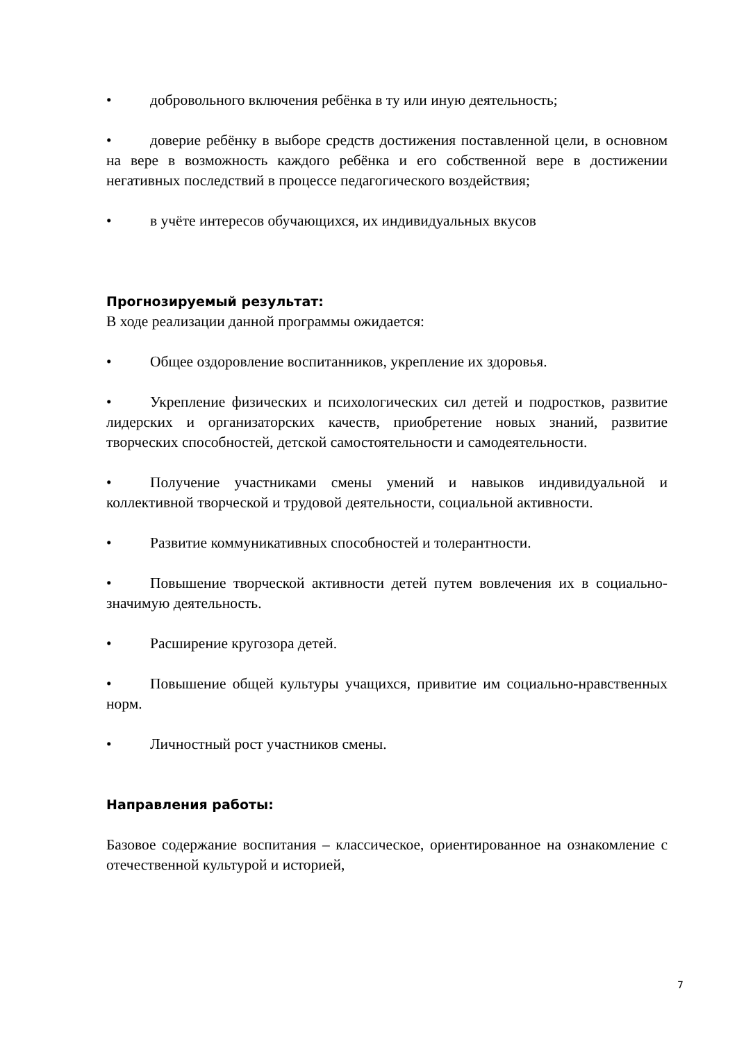• добровольного включения ребёнка в ту или иную деятельность;
• доверие ребёнку в выборе средств достижения поставленной цели, в основном на вере в возможность каждого ребёнка и его собственной вере в достижении негативных последствий в процессе педагогического воздействия;
• в учёте интересов обучающихся, их индивидуальных вкусов
Прогнозируемый результат:
В ходе реализации данной программы ожидается:
• Общее оздоровление воспитанников, укрепление их здоровья.
• Укрепление физических и психологических сил детей и подростков, развитие лидерских и организаторских качеств, приобретение новых знаний, развитие творческих способностей, детской самостоятельности и самодеятельности.
• Получение участниками смены умений и навыков индивидуальной и коллективной творческой и трудовой деятельности, социальной активности.
• Развитие коммуникативных способностей и толерантности.
• Повышение творческой активности детей путем вовлечения их в социально-значимую деятельность.
• Расширение кругозора детей.
• Повышение общей культуры учащихся, привитие им социально-нравственных норм.
• Личностный рост участников смены.
Направления работы:
Базовое содержание воспитания – классическое, ориентированное на ознакомление с отечественной культурой и историей,
7